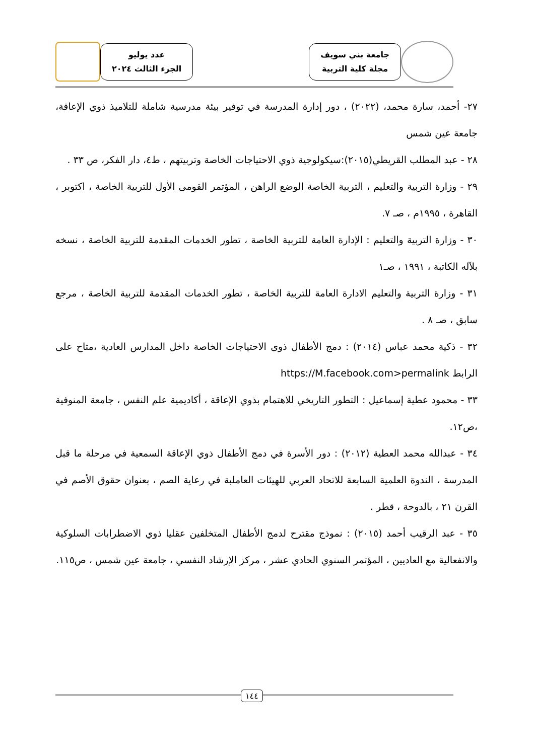جامعة بني سويف
مجلة كلية التربية
عدد يوليو
الجزء الثالث ٢٠٢٤
٢٧- أحمد، سارة محمد، (٢٠٢٢) ، دور إدارة المدرسة في توفير بيئة مدرسية شاملة للتلاميذ ذوي الإعاقة، جامعة عين شمس
٢٨ - عبد المطلب القريطي(٢٠١٥):سيكولوجية ذوي الاحتياجات الخاصة وتربيتهم ، ط٤، دار الفكر، ص ٣٣ .
٢٩ - وزارة التربية والتعليم ، التربية الخاصة الوضع الراهن ، المؤتمر القومى الأول للتربية الخاصة ، اكتوبر ، القاهرة ، ١٩٩٥م ، صـ ٧.
٣٠ - وزارة التربية والتعليم : الإدارة العامة للتربية الخاصة ، تطور الخدمات المقدمة للتربية الخاصة ، نسخه بلآله الكاتبة ، ١٩٩١ ، صـ١
٣١ - وزارة التربية والتعليم الادارة العامة للتربية الخاصة ، تطور الخدمات المقدمة للتربية الخاصة ، مرجع سابق ، صـ ٨ .
٣٢ - ذكية محمد عباس (٢٠١٤) : دمج الأطفال ذوى الاحتياجات الخاصة داخل المدارس العادية ،متاح على الرابط https://M.facebook.com>permalink
٣٣ - محمود عطية إسماعيل : التطور التاريخي للاهتمام بذوي الإعاقة ، أكاديمية علم النفس ، جامعة المنوفية ،ص١٢.
٣٤ - عبدالله محمد العطية (٢٠١٢) : دور الأسرة في دمج الأطفال ذوي الإعاقة السمعية في مرحلة ما قبل المدرسة ، الندوة العلمية السابعة للاتحاد العربي للهيئات العاملبة في رعاية الصم ، بعنوان حقوق الأصم في القرن ٢١ ، بالدوحة ، قطر .
٣٥ - عبد الرقيب أحمد (٢٠١٥) : نموذج مقترح لدمج الأطفال المتخلفين عقليا ذوي الاضطرابات السلوكية والانفعالية مع العاديين ، المؤتمر السنوي الحادي عشر ، مركز الإرشاد النفسي ، جامعة عين شمس ، ص١١٥.
١٤٤